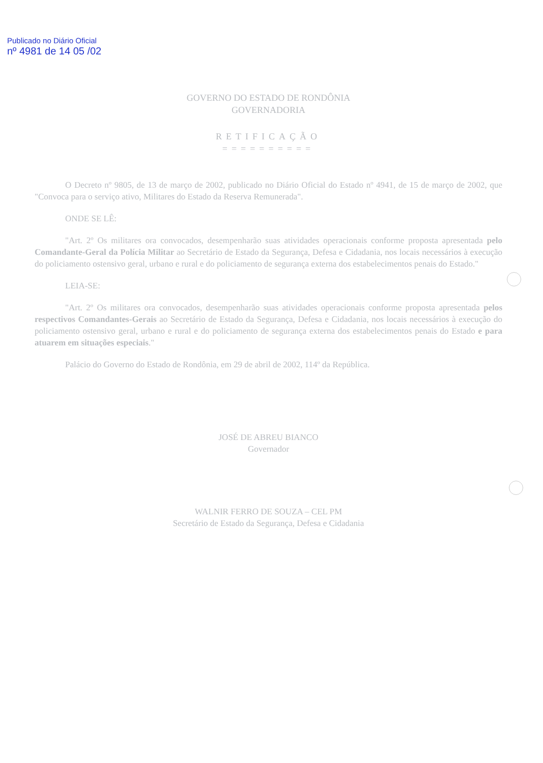Publicado no Diário Oficial
nº 4981 de 14 05 /02
GOVERNO DO ESTADO DE RONDÔNIA
GOVERNADORIA
RETIFICAÇÃO
==========
O Decreto nº 9805, de 13 de março de 2002, publicado no Diário Oficial do Estado nº 4941, de 15 de março de 2002, que "Convoca para o serviço ativo, Militares do Estado da Reserva Remunerada".
ONDE SE LÊ:
"Art. 2º Os militares ora convocados, desempenharão suas atividades operacionais conforme proposta apresentada pelo Comandante-Geral da Polícia Militar ao Secretário de Estado da Segurança, Defesa e Cidadania, nos locais necessários à execução do policiamento ostensivo geral, urbano e rural e do policiamento de segurança externa dos estabelecimentos penais do Estado."
LEIA-SE:
"Art. 2º Os militares ora convocados, desempenharão suas atividades operacionais conforme proposta apresentada pelos respectivos Comandantes-Gerais ao Secretário de Estado da Segurança, Defesa e Cidadania, nos locais necessários à execução do policiamento ostensivo geral, urbano e rural e do policiamento de segurança externa dos estabelecimentos penais do Estado e para atuarem em situações especiais."
Palácio do Governo do Estado de Rondônia, em 29 de abril de 2002, 114º da República.
JOSÉ DE ABREU BIANCO
Governador
WALNIR FERRO DE SOUZA – CEL PM
Secretário de Estado da Segurança, Defesa e Cidadania